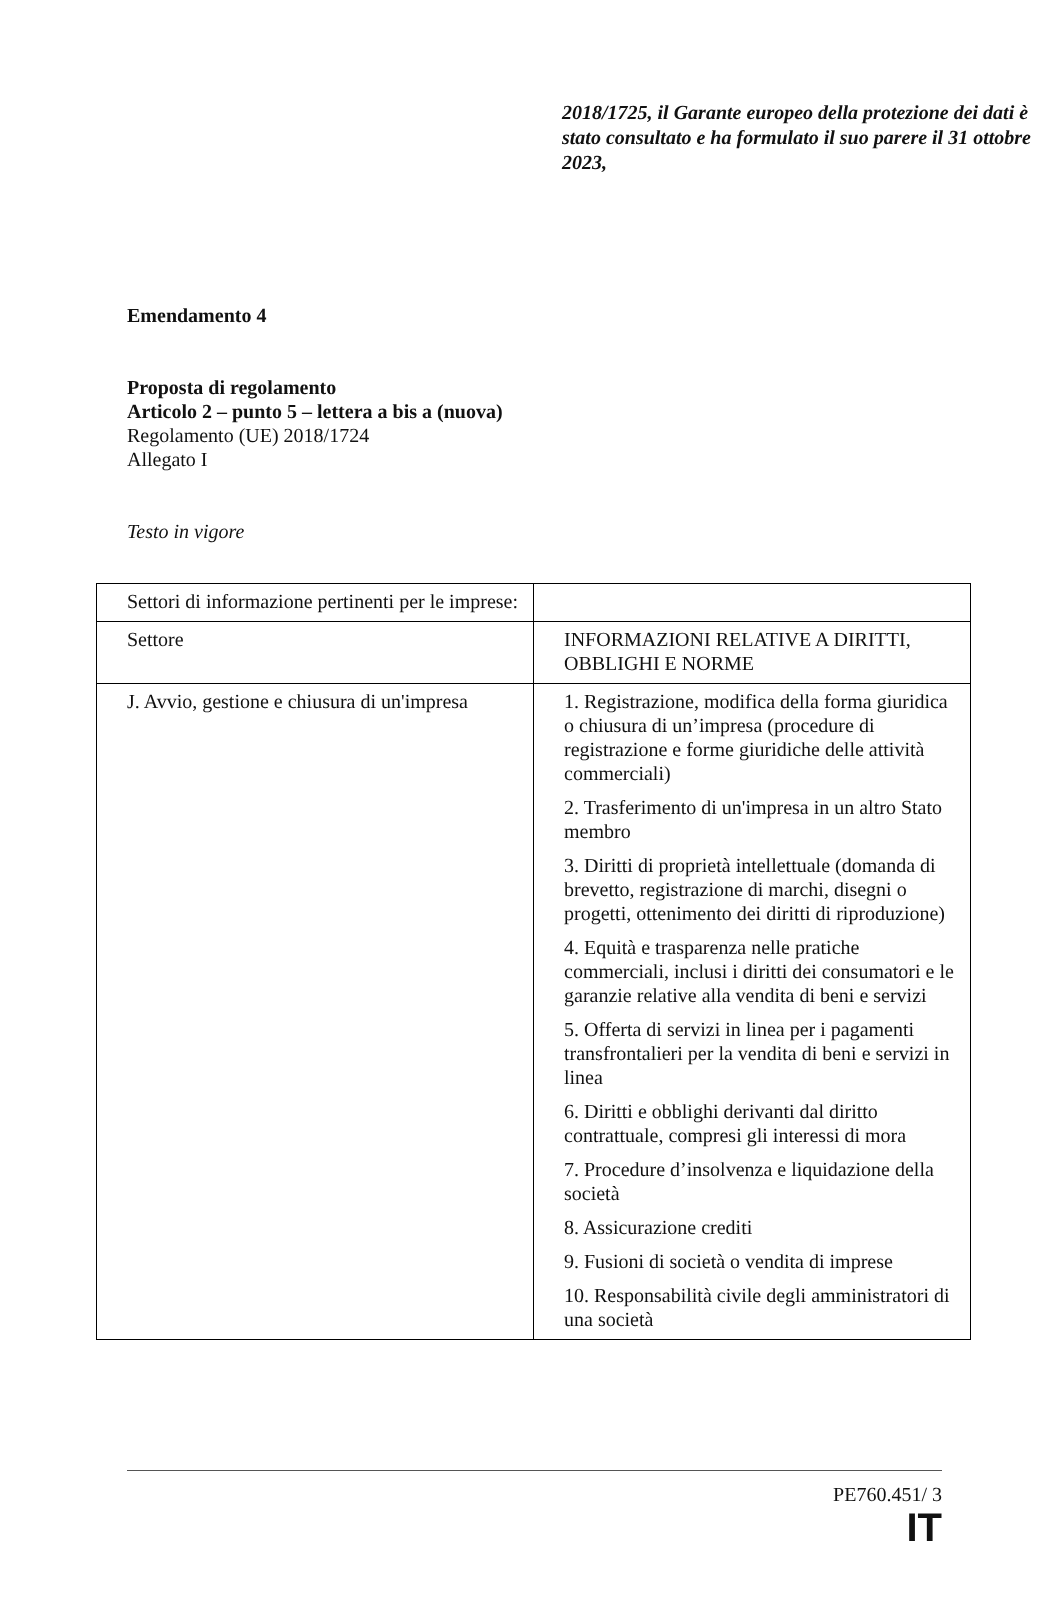2018/1725, il Garante europeo della protezione dei dati è stato consultato e ha formulato il suo parere il 31 ottobre 2023,
Emendamento 4
Proposta di regolamento
Articolo 2 – punto 5 – lettera a bis a (nuova)
Regolamento (UE) 2018/1724
Allegato I
Testo in vigore
| Settori di informazione pertinenti per le imprese: | |
| Settore | INFORMAZIONI RELATIVE A DIRITTI, OBBLIGHI E NORME |
| J. Avvio, gestione e chiusura di un'impresa | 1. Registrazione, modifica della forma giuridica o chiusura di un’impresa (procedure di registrazione e forme giuridiche delle attività commerciali) 2. Trasferimento di un'impresa in un altro Stato membro 3. Diritti di proprietà intellettuale (domanda di brevetto, registrazione di marchi, disegni o progetti, ottenimento dei diritti di riproduzione) 4. Equità e trasparenza nelle pratiche commerciali, inclusi i diritti dei consumatori e le garanzie relative alla vendita di beni e servizi 5. Offerta di servizi in linea per i pagamenti transfrontalieri per la vendita di beni e servizi in linea 6. Diritti e obblighi derivanti dal diritto contrattuale, compresi gli interessi di mora 7. Procedure d’insolvenza e liquidazione della società 8. Assicurazione crediti 9. Fusioni di società o vendita di imprese 10. Responsabilità civile degli amministratori di una società |
PE760.451/ 3
IT